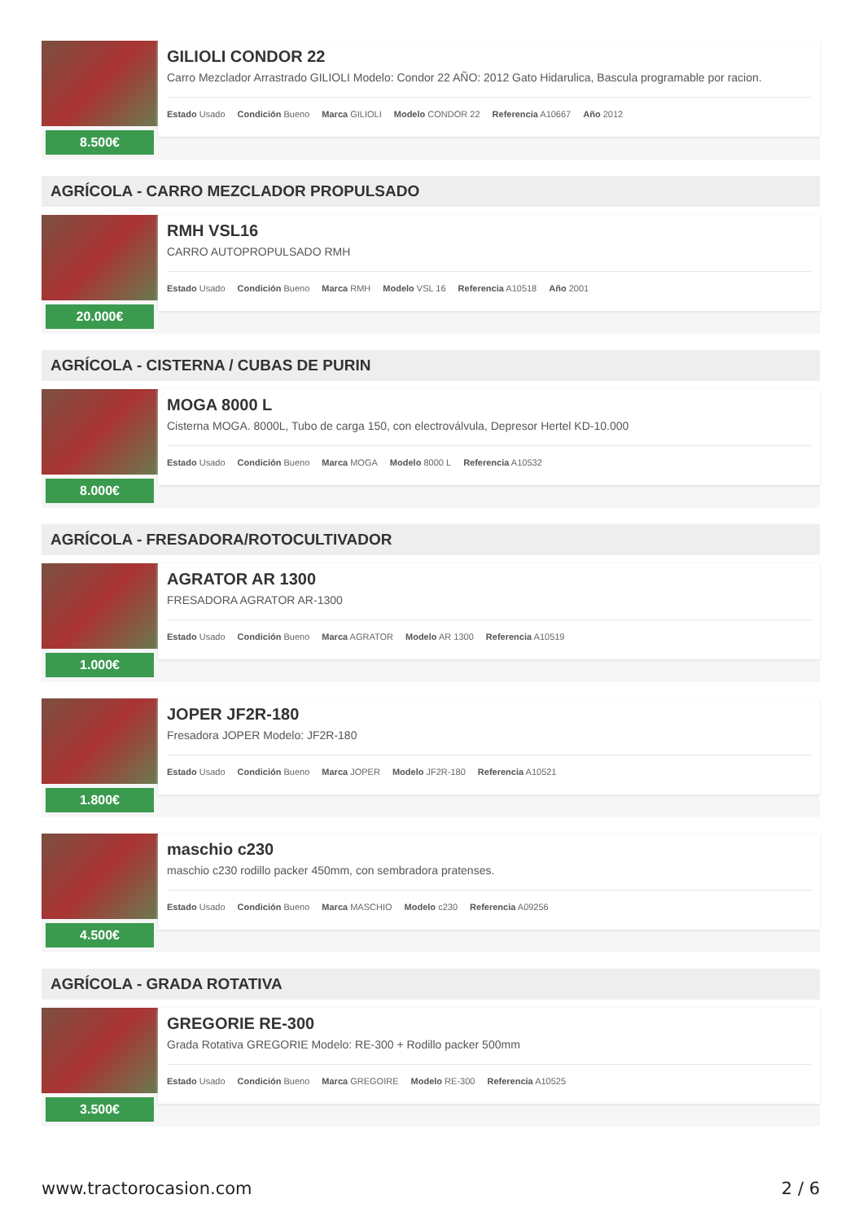8.500€
GILIOLI CONDOR 22
Carro Mezclador Arrastrado GILIOLI Modelo: Condor 22 AÑO: 2012 Gato Hidarulica, Bascula programable por racion.
Estado Usado Condición Bueno Marca GILIOLI Modelo CONDOR 22 Referencia A10667 Año 2012
AGRÍCOLA - CARRO MEZCLADOR PROPULSADO
20.000€
RMH VSL16
CARRO AUTOPROPULSADO RMH
Estado Usado Condición Bueno Marca RMH Modelo VSL 16 Referencia A10518 Año 2001
AGRÍCOLA - CISTERNA / CUBAS DE PURIN
8.000€
MOGA 8000 L
Cisterna MOGA. 8000L, Tubo de carga 150, con electroválvula, Depresor Hertel KD-10.000
Estado Usado Condición Bueno Marca MOGA Modelo 8000 L Referencia A10532
AGRÍCOLA - FRESADORA/ROTOCULTIVADOR
1.000€
AGRATOR AR 1300
FRESADORA AGRATOR AR-1300
Estado Usado Condición Bueno Marca AGRATOR Modelo AR 1300 Referencia A10519
1.800€
JOPER JF2R-180
Fresadora JOPER Modelo: JF2R-180
Estado Usado Condición Bueno Marca JOPER Modelo JF2R-180 Referencia A10521
4.500€
maschio c230
maschio c230 rodillo packer 450mm, con sembradora pratenses.
Estado Usado Condición Bueno Marca MASCHIO Modelo c230 Referencia A09256
AGRÍCOLA - GRADA ROTATIVA
3.500€
GREGORIE RE-300
Grada Rotativa GREGORIE Modelo: RE-300 + Rodillo packer 500mm
Estado Usado Condición Bueno Marca GREGOIRE Modelo RE-300 Referencia A10525
www.tractorocasion.com 2 / 6